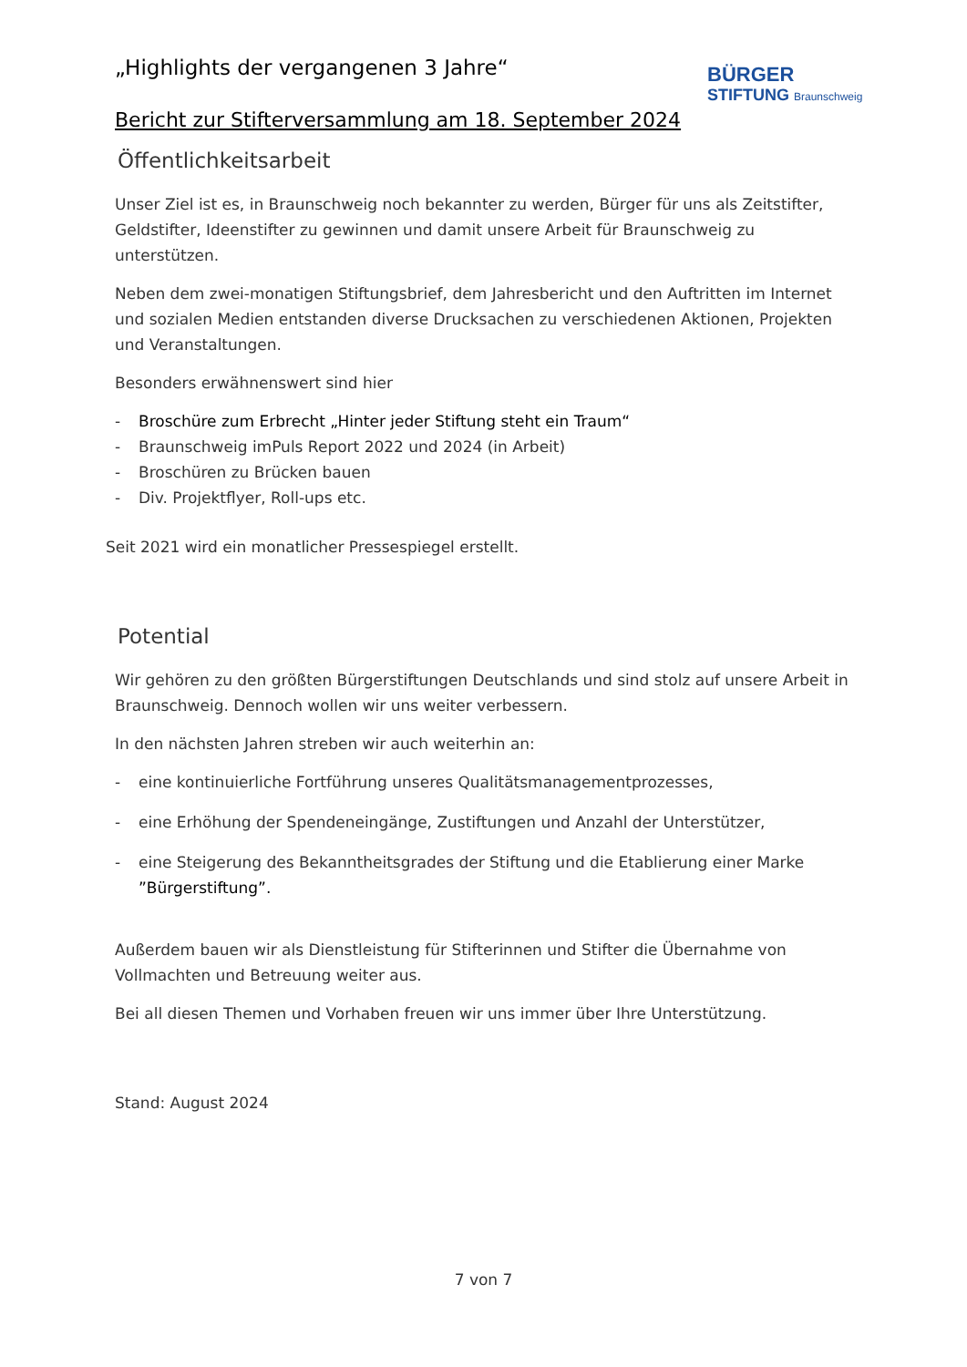BÜRGER
STIFTUNG Braunschweig
„Highlights der vergangenen 3 Jahre“
Bericht zur Stifterversammlung am 18. September 2024
Öffentlichkeitsarbeit
Unser Ziel ist es, in Braunschweig noch bekannter zu werden, Bürger für uns als Zeitstifter, Geldstifter, Ideenstifter zu gewinnen und damit unsere Arbeit für Braunschweig zu unterstützen.
Neben dem zwei-monatigen Stiftungsbrief, dem Jahresbericht und den Auftritten im Internet und sozialen Medien entstanden diverse Drucksachen zu verschiedenen Aktionen, Projekten und Veranstaltungen.
Besonders erwähnenswert sind hier
- Broschüre zum Erbrecht „Hinter jeder Stiftung steht ein Traum“
- Braunschweig imPuls Report 2022 und 2024 (in Arbeit)
- Broschüren zu Brücken bauen
- Div. Projektflyer, Roll-ups etc.
Seit 2021 wird ein monatlicher Pressespiegel erstellt.
Potential
Wir gehören zu den größten Bürgerstiftungen Deutschlands und sind stolz auf unsere Arbeit in Braunschweig. Dennoch wollen wir uns weiter verbessern.
In den nächsten Jahren streben wir auch weiterhin an:
- eine kontinuierliche Fortführung unseres Qualitätsmanagementprozesses,
- eine Erhöhung der Spendeneingänge, Zustiftungen und Anzahl der Unterstützer,
- eine Steigerung des Bekanntheitsgrades der Stiftung und die Etablierung einer Marke ”Bürgerstiftung”.
Außerdem bauen wir als Dienstleistung für Stifterinnen und Stifter die Übernahme von Vollmachten und Betreuung weiter aus.
Bei all diesen Themen und Vorhaben freuen wir uns immer über Ihre Unterstützung.
Stand: August 2024
7 von 7